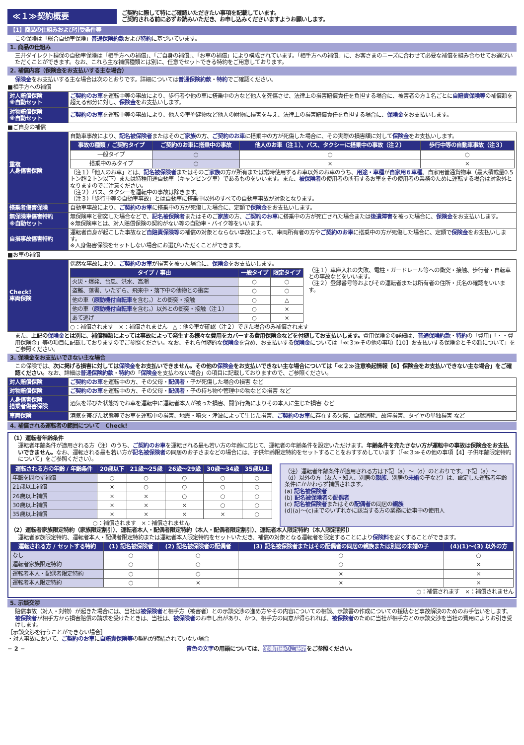≪１≫契約概要
ご契約に際して特にご確認いただきたい事項を記載しています。
ご契約される前に必ずお読みいただき、お申し込みくださいますようお願いします。
【1】商品の仕組みおよび引受条件等
この保険は「総合自動車保険」普通保険約款および特約に基づいています。
1. 商品の仕組み
三井ダイレクト損保の自動車保険は「相手方への補償」、「ご自身の補償」、「お車の補償」により構成されています。「相手方への補償」に、お客さまのニーズに合わせて必要な補償を組み合わせてお選びいただくことができます。なお、これら主な補償種類とは別に、任意でセットできる特約をご用意しております。
2. 補償内容（保険金をお支払いする主な場合）
保険金をお支払いする主な場合は次のとおりです。詳細については普通保険約款・特約でご確認ください。
■相手方への補償
| 対人賠償保険 ※自動セット | ご契約のお車 を運転中等の事故により、歩行者や他の車に搭乗中の方など他人を死傷させ、法律上の損害賠償責任を負担する場合に、被害者の方１名ごとに 自賠責保険等 の補償額を超える部分に対し、 保険金 をお支払いします。 |
| 対物賠償保険 ※自動セット | ご契約のお車 を運転中等の事故により、他人の車や建物など他人の財物に損害を与え、法律上の損害賠償責任を負担する場合に、 保険金 をお支払いします。 |
■ご自身の補償
| 重複 人身傷害保険 | 自動車事故により、 記名被保険者 またはそのご 家族 の方、 ご契約のお車 に搭乗中の方が死傷した場合に、その実際の損害額に対して 保険金 をお支払いします。 / 事故の種類 / ご契約タイプ / ご契約のお車に搭乗中の事故 / 他人のお車（注１）、バス、タクシーに搭乗中の事故（注２） / 歩行中等の自動車事故（注３） / / --- / --- / --- / --- / / 一般タイプ / ○ / ○ / ○ / / 搭乗中のみタイプ / ○ / × / × / （注１）「他人のお車」とは、 記名被保険者 またはそのご 家族 の方が所有または常時使用するお車以外のお車のうち、 用途・車種 が 自家用６車種 、自家用普通貨物車（最大積載量0.5トン超２トン以下）または特種用途自動車（キャンピング車）であるものをいいます。また、 被保険者 の使用者の所有するお車をその使用者の業務のために運転する場合は対象外となりますのでご注意ください。 （注２）バス、タクシーを運転中の事故は除きます。 （注３）「歩行中等の自動車事故」とは自動車に搭乗中以外のすべての自動車事故が対象となります。 |
| 搭乗者傷害保険 | 自動車事故により、 ご契約のお車 に搭乗中の方が死傷した場合に、定額で 保険金 をお支払いします。 |
| 無保険車傷害特約 ※自動セット | 無保険車と衝突した場合などで、 記名被保険者 またはそのご 家族 の方、 ご契約のお車 に搭乗中の方が死亡された場合または 後遺障害 を被った場合に、 保険金 をお支払いします。 ※無保険車とは、対人賠償保険の契約がない等の自動車・バイク等をいいます。 |
| 自損事故傷害特約 | 運転者自身が起こした事故など 自賠責保険等 の補償の対象とならない事故によって、車両所有者の方や ご契約のお車 に搭乗中の方が死傷した場合に、定額で 保険金 をお支払いします。 ※人身傷害保険をセットしない場合にお選びいただくことができます。 |
■お車の補償
| Check! 車両保険 | 偶然な事故により、 ご契約のお車 が損害を被った場合に、 保険金 をお支払いします。 / タイプ / 事由 / 一般タイプ / 限定タイプ / / --- / --- / --- / / 火災・爆発、台風、洪水、高潮 / ○ / ○ / / 盗難、落書、いたずら、飛来中・落下中の他物との衝突 / ○ / ○ / / 他の車（ 原動機付自転車 を含む。）との衝突・接触 / ○ / △ / / 他の車（ 原動機付自転車 を含む。）以外との衝突・接触（注１） / ○ / × / / あて逃げ / ○ / × / （注１）車庫入れの失敗、電柱・ガードレール等への衝突・接触、歩行者・自転車との事故などをいいます。 （注２）登録番号等およびその運転者または所有者の住所・氏名の確認をいいます。 ○：補償されます ×：補償されません △：他の車が確認（注２）できた場合のみ補償されます |
また、上記の保険金とは別に、補償種類によっては事故によって発生する様々な費用をカバーする費用保険金などを付随してお支払いします。費用保険金の詳細は、普通保険約款・特約の「費用」「・・費用保険金」等の項目に記載しておりますのでご参照ください。なお、それら付随的な保険金を含め、お支払いする保険金については「≪３≫その他の事項【10】お支払いする保険金とその額について」をご参照ください。
3. 保険金をお支払いできない主な場合
この保険では、次に掲げる損害に対しては保険金をお支払いできません。その他の保険金をお支払いできない主な場合については「≪２≫注意喚起情報【6】保険金をお支払いできない主な場合」をご確認ください。なお、詳細は普通保険約款・特約の「保険金を支払わない場合」の項目に記載しておりますので、ご参照ください。
| 対人賠償保険 | ご契約のお車 を運転中の方、その父母・ 配偶者 ・子が死傷した場合の損害 など |
| 対物賠償保険 | ご契約のお車 を運転中の方、その父母・ 配偶者 ・子の持ち物や管理中の物などの損害 など |
| 人身傷害保険 搭乗者傷害保険 | 酒気を帯びた状態等でお車を運転中に運転者本人が被った損害、闘争行為によりその本人に生じた損害 など |
| 車両保険 | 酒気を帯びた状態等でお車を運転中の損害、地震・噴火・津波によって生じた損害、 ご契約のお車 に存在する欠陥、自然消耗、故障損害、タイヤの単独損害 など |
4. 補償される運転者の範囲について　Check!
（1）運転者年齢条件
運転者年齢条件が適用される方（注）のうち、ご契約のお車を運転される最も若い方の年齢に応じて、運転者の年齢条件を設定いただけます。年齢条件を充たさない方が運転中の事故は保険金をお支払いできません。なお、運転される最も若い方が記名被保険者の同居のお子さまなどの場合には、子供年齢限定特約をセットすることをおすすめしています（「≪３≫その他の事項【4】子供年齢限定特約について」をご参照ください）。
| 運転される方の年齢 / 年齢条件 | 20歳以下 | 21歳〜25歳 | 26歳〜29歳 | 30歳〜34歳 | 35歳以上 |
| --- | --- | --- | --- | --- | --- |
| 年齢を問わず補償 | ○ | ○ | ○ | ○ | ○ |
| 21歳以上補償 | × | ○ | ○ | ○ | ○ |
| 26歳以上補償 | × | × | ○ | ○ | ○ |
| 30歳以上補償 | × | × | × | ○ | ○ |
| 35歳以上補償 | × | × | × | × | ○ |
○：補償されます　×：補償されません
（注）運転者年齢条件が適用される方は下記（a）〜（d）のとおりです。下記（a）〜（d）以外の方（友人・知人、別居の親族、別居の未婚の子など）は、設定した運転者年齢条件にかかわらず補償されます。
(a) 記名被保険者
(b) 記名被保険者の配偶者
(c) 記名被保険者またはその配偶者の同居の親族
(d)(a)〜(c)までのいずれかに該当する方の業務に従事中の使用人
（2）運転者家族限定特約（家族限定割引）、運転者本人・配偶者限定特約（本人・配偶者限定割引）、運転者本人限定特約（本人限定割引）
運転者家族限定特約、運転者本人・配偶者限定特約または運転者本人限定特約をセットいただき、補償の対象となる運転者を限定することにより保険料を安くすることができます。
| 運転される方 / セットする特約 | (1) 記名被保険者 | (2) 記名被保険者の配偶者 | (3) 記名被保険者またはその配偶者の同居の親族または別居の未婚の子 | (4)(1)〜(3) 以外の方 |
| --- | --- | --- | --- | --- |
| なし | ○ | ○ | ○ | ○ |
| 運転者家族限定特約 | ○ | ○ | ○ | × |
| 運転者本人・配偶者限定特約 | ○ | ○ | × | × |
| 運転者本人限定特約 | ○ | × | × | × |
○：補償されます　×：補償されません
5. 示談交渉
賠償事故（対人・対物）が起きた場合には、当社は被保険者と相手方（被害者）との示談交渉の進め方やその内容についての相談、示談書の作成についての援助など事故解決のためのお手伝いをします。被保険者が相手方から損害賠償の請求を受けたときは、当社は、被保険者のお申し出があり、かつ、相手方の同意が得られれば、被保険者のために当社が相手方との示談交渉を当社の費用によりお引き受けします。
［示談交渉を行うことができない場合］
・対人事故において、ご契約のお車に自賠責保険等の契約が締結されていない場合
− 2 − 青色の文字の用語については、保険用語のご説明をご参照ください。